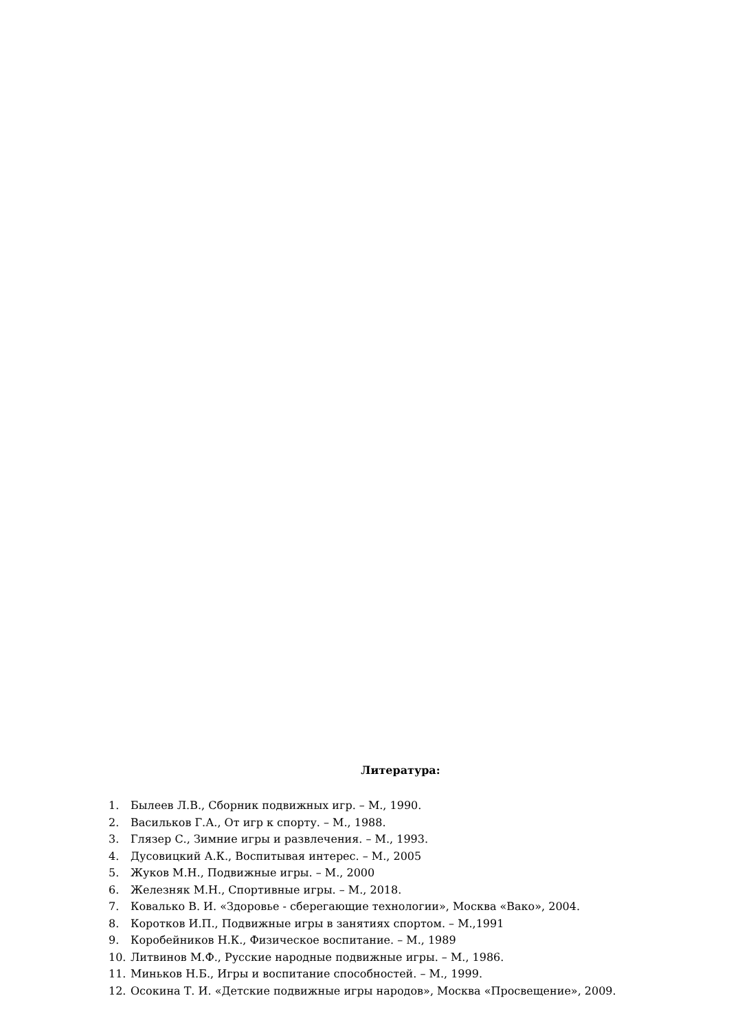Литература:
1. Былеев Л.В., Сборник подвижных игр. – М., 1990.
2. Васильков Г.А., От игр к спорту. – М., 1988.
3. Глязер С., Зимние игры и развлечения. – М., 1993.
4. Дусовицкий А.К., Воспитывая интерес. – М., 2005
5. Жуков М.Н., Подвижные игры. – М., 2000
6. Железняк М.Н., Спортивные игры. – М., 2018.
7. Ковалько В. И. «Здоровье - сберегающие технологии», Москва «Вако», 2004.
8. Коротков И.П., Подвижные игры в занятиях спортом. – М.,1991
9. Коробейников Н.К., Физическое воспитание. – М., 1989
10. Литвинов М.Ф., Русские народные подвижные игры. – М., 1986.
11. Миньков Н.Б., Игры и воспитание способностей. – М., 1999.
12. Осокина Т. И. «Детские подвижные игры народов», Москва «Просвещение», 2009.